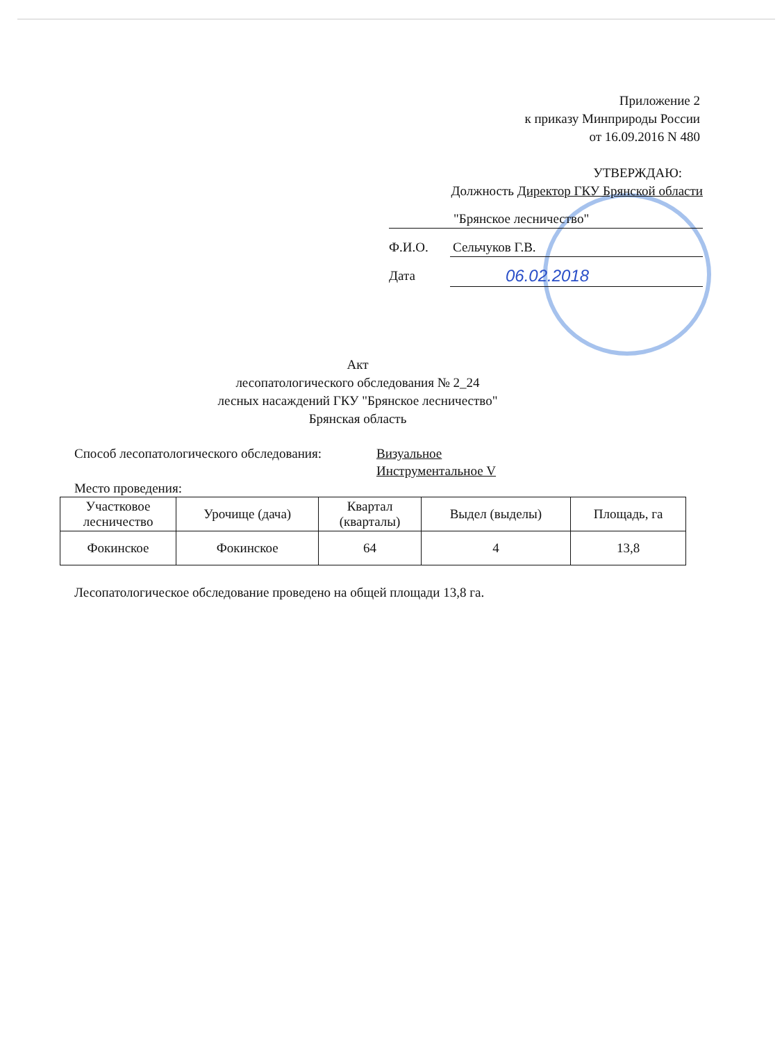Приложение 2
к приказу Минприроды России
от 16.09.2016 N 480
УТВЕРЖДАЮ:
Должность Директор ГКУ Брянской области
"Брянское лесничество"
Ф.И.О. Сельчуков Г.В.
Дата
06.02.2018
Акт
лесопатологического обследования № 2_24
лесных насаждений ГКУ "Брянское лесничество"
Брянская область
Способ лесопатологического обследования:
Визуальное
Инструментальное V
Место проведения:
| Участковое лесничество | Урочище (дача) | Квартал (кварталы) | Выдел (выделы) | Площадь, га |
| Фокинское | Фокинское | 64 | 4 | 13,8 |
Лесопатологическое обследование проведено на общей площади 13,8 га.